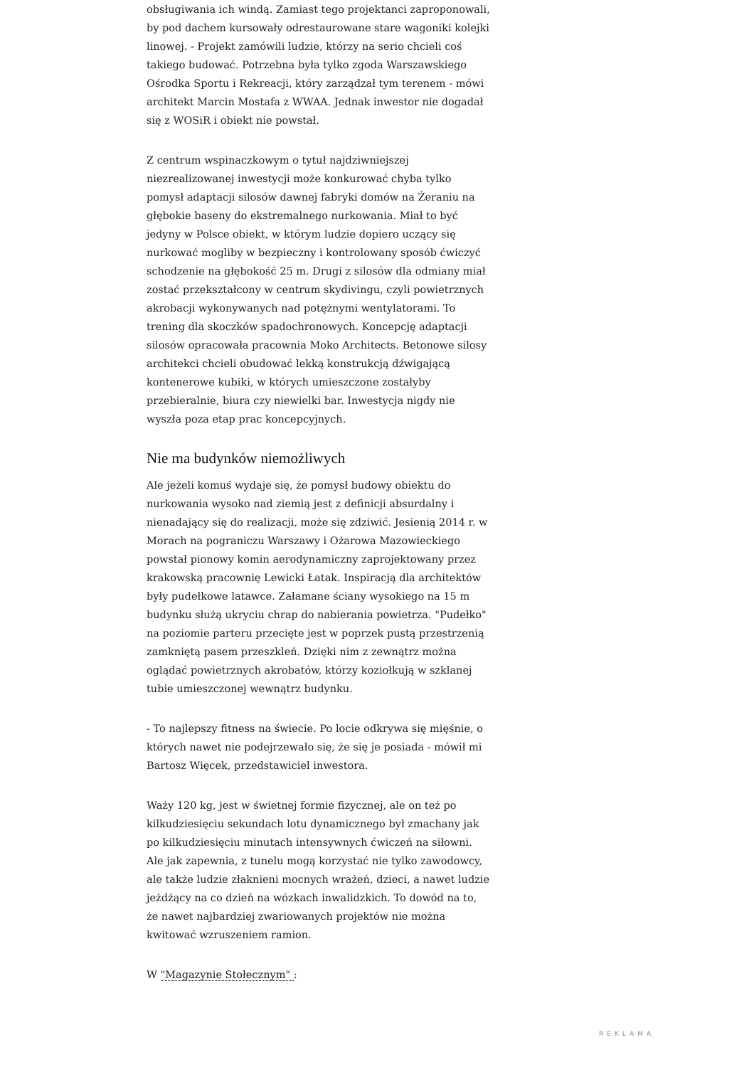obsługiwania ich windą. Zamiast tego projektanci zaproponowali, by pod dachem kursowały odrestaurowane stare wagoniki kolejki linowej. - Projekt zamówili ludzie, którzy na serio chcieli coś takiego budować. Potrzebna była tylko zgoda Warszawskiego Ośrodka Sportu i Rekreacji, który zarządzał tym terenem - mówi architekt Marcin Mostafa z WWAA. Jednak inwestor nie dogadał się z WOSiR i obiekt nie powstał.
Z centrum wspinaczkowym o tytuł najdziwniejszej niezrealizowanej inwestycji może konkurować chyba tylko pomysł adaptacji silosów dawnej fabryki domów na Żeraniu na głębokie baseny do ekstremalnego nurkowania. Miał to być jedyny w Polsce obiekt, w którym ludzie dopiero uczący się nurkować mogliby w bezpieczny i kontrolowany sposób ćwiczyć schodzenie na głębokość 25 m. Drugi z silosów dla odmiany miał zostać przekształcony w centrum skydivingu, czyli powietrznych akrobacji wykonywanych nad potężnymi wentylatorami. To trening dla skoczków spadochronowych. Koncepcję adaptacji silosów opracowała pracownia Moko Architects. Betonowe silosy architekci chcieli obudować lekką konstrukcją dźwigającą kontenerowe kubiki, w których umieszczone zostałyby przebieralnie, biura czy niewielki bar. Inwestycja nigdy nie wyszła poza etap prac koncepcyjnych.
Nie ma budynków niemożliwych
Ale jeżeli komuś wydaje się, że pomysł budowy obiektu do nurkowania wysoko nad ziemią jest z definicji absurdalny i nienadający się do realizacji, może się zdziwić. Jesienią 2014 r. w Morach na pograniczu Warszawy i Ożarowa Mazowieckiego powstał pionowy komin aerodynamiczny zaprojektowany przez krakowską pracownię Lewicki Łatak. Inspiracją dla architektów były pudełkowe latawce. Załamane ściany wysokiego na 15 m budynku służą ukryciu chrap do nabierania powietrza. "Pudełko" na poziomie parteru przecięte jest w poprzek pustą przestrzenią zamkniętą pasem przeszkleń. Dzięki nim z zewnątrz można oglądać powietrznych akrobatów, którzy koziołkują w szklanej tubie umieszczonej wewnątrz budynku.
- To najlepszy fitness na świecie. Po locie odkrywa się mięśnie, o których nawet nie podejrzewało się, że się je posiada - mówił mi Bartosz Więcek, przedstawiciel inwestora.
Waży 120 kg, jest w świetnej formie fizycznej, ale on też po kilkudziesięciu sekundach lotu dynamicznego był zmachany jak po kilkudziesięciu minutach intensywnych ćwiczeń na siłowni. Ale jak zapewnia, z tunelu mogą korzystać nie tylko zawodowcy, ale także ludzie złaknieni mocnych wrażeń, dzieci, a nawet ludzie jeżdżący na co dzień na wózkach inwalidzkich. To dowód na to, że nawet najbardziej zwariowanych projektów nie można kwitować wzruszeniem ramion.
W "Magazynie Stołecznym" :
REKLAMA